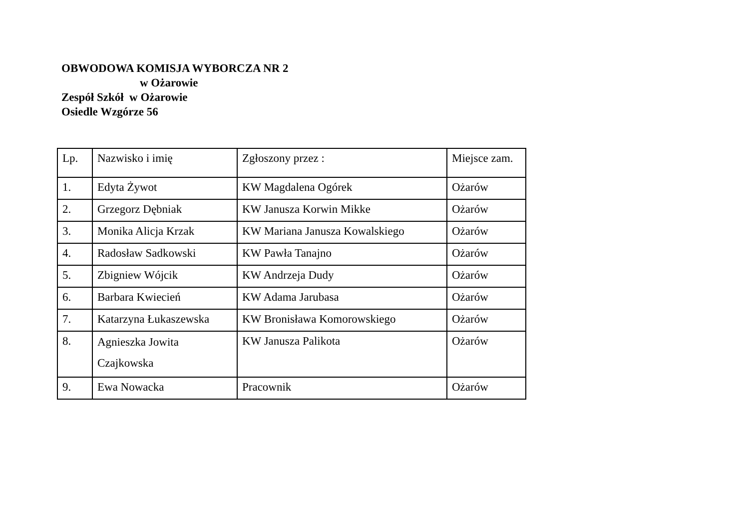OBWODOWA KOMISJA WYBORCZA NR 2
w Ożarowie
Zespół Szkół w Ożarowie
Osiedle Wzgórze 56
| Lp. | Nazwisko i imię | Zgłoszony przez : | Miejsce zam. |
| --- | --- | --- | --- |
| 1. | Edyta Żywot | KW Magdalena Ogórek | Ożarów |
| 2. | Grzegorz Dębniak | KW Janusza Korwin Mikke | Ożarów |
| 3. | Monika Alicja Krzak | KW Mariana Janusza Kowalskiego | Ożarów |
| 4. | Radosław Sadkowski | KW Pawła Tanajno | Ożarów |
| 5. | Zbigniew Wójcik | KW Andrzeja Dudy | Ożarów |
| 6. | Barbara Kwiecień | KW Adama Jarubasa | Ożarów |
| 7. | Katarzyna Łukaszewska | KW Bronisława Komorowskiego | Ożarów |
| 8. | Agnieszka Jowita Czajkowska | KW Janusza Palikota | Ożarów |
| 9. | Ewa Nowacka | Pracownik | Ożarów |